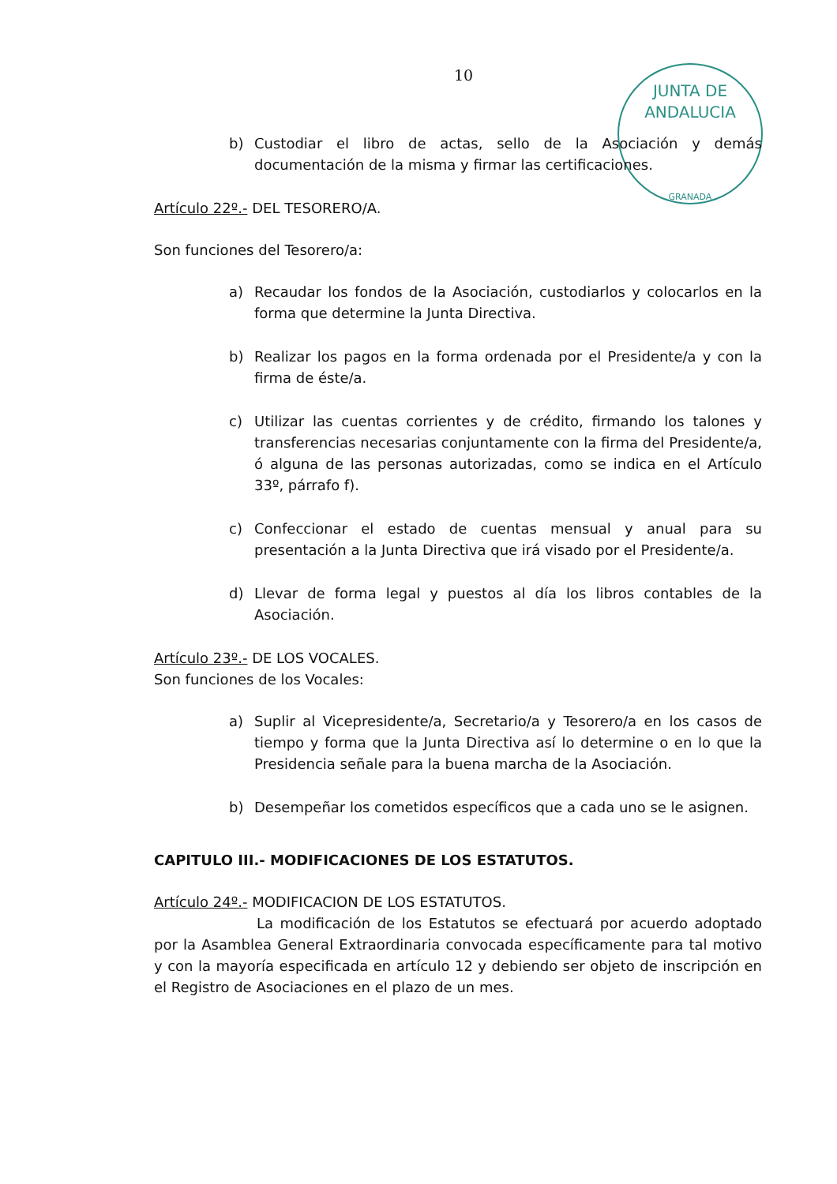JUNTA DE ANDALUCIA
GRANADA
10
b) Custodiar el libro de actas, sello de la Asociación y demás documentación de la misma y firmar las certificaciones.
Artículo 22º.- DEL TESORERO/A.
Son funciones del Tesorero/a:
a) Recaudar los fondos de la Asociación, custodiarlos y colocarlos en la forma que determine la Junta Directiva.
b) Realizar los pagos en la forma ordenada por el Presidente/a y con la firma de éste/a.
c) Utilizar las cuentas corrientes y de crédito, firmando los talones y transferencias necesarias conjuntamente con la firma del Presidente/a, ó alguna de las personas autorizadas, como se indica en el Artículo 33º, párrafo f).
c) Confeccionar el estado de cuentas mensual y anual para su presentación a la Junta Directiva que irá visado por el Presidente/a.
d) Llevar de forma legal y puestos al día los libros contables de la Asociación.
Artículo 23º.- DE LOS VOCALES.
Son funciones de los Vocales:
a) Suplir al Vicepresidente/a, Secretario/a y Tesorero/a en los casos de tiempo y forma que la Junta Directiva así lo determine o en lo que la Presidencia señale para la buena marcha de la Asociación.
b) Desempeñar los cometidos específicos que a cada uno se le asignen.
CAPITULO III.- MODIFICACIONES DE LOS ESTATUTOS.
Artículo 24º.- MODIFICACION DE LOS ESTATUTOS.
La modificación de los Estatutos se efectuará por acuerdo adoptado por la Asamblea General Extraordinaria convocada específicamente para tal motivo y con la mayoría especificada en artículo 12 y debiendo ser objeto de inscripción en el Registro de Asociaciones en el plazo de un mes.